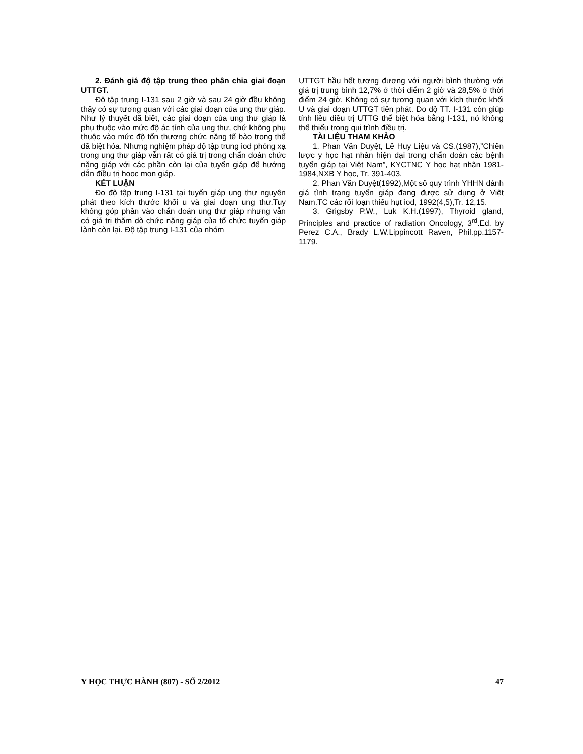2. Đánh giá độ tập trung theo phân chia giai đoạn UTTGT.
Độ tập trung I-131 sau 2 giờ và sau 24 giờ đều không thấy có sự tương quan với các giai đoạn của ung thư giáp. Như lý thuyết đã biết, các giai đoạn của ung thư giáp là phụ thuộc vào mức độ ác tính của ung thư, chứ không phụ thuộc vào mức độ tổn thương chức năng tế bào trong thể đã biệt hóa. Nhưng nghiệm pháp độ tập trung iod phóng xạ trong ung thư giáp vẫn rất có giá trị trong chẩn đoán chức năng giáp với các phần còn lại của tuyến giáp để hướng dẫn điều trị hooc mon giáp.
KẾT LUẬN
Đo độ tập trung I-131 tại tuyến giáp ung thư nguyên phát theo kích thước khối u và giai đoạn ung thư.Tuy không góp phần vào chẩn đoán ung thư giáp nhưng vẫn có giá trị thăm dò chức năng giáp của tổ chức tuyến giáp lành còn lại. Độ tập trung I-131 của nhóm
UTTGT hầu hết tương đương với người bình thường với giá trị trung bình 12,7% ở thời điểm 2 giờ và 28,5% ở thời điểm 24 giờ. Không có sự tương quan với kích thước khối U và giai đoạn UTTGT tiên phát. Đo độ TT. I-131 còn giúp tính liều điều trị UTTG thể biệt hóa bằng I-131, nó không thể thiếu trong qui trình điều trị.
TÀI LIỆU THAM KHẢO
1. Phan Văn Duyệt, Lê Huy Liệu và CS.(1987),”Chiến lược y học hạt nhân hiện đại trong chẩn đoán các bệnh tuyến giáp tại Việt Nam”, KYCTNC Y học hạt nhân 1981-1984,NXB Y học, Tr. 391-403.
2. Phan Văn Duyệt(1992),Một số quy trình YHHN đánh giá tình trạng tuyến giáp đang được sử dụng ở Việt Nam.TC các rối loạn thiếu hụt iod, 1992(4,5),Tr. 12,15.
3. Grigsby P.W., Luk K.H.(1997), Thyroid gland, Principles and practice of radiation Oncology, 3<sup>rd</sup>.Ed. by Perez C.A., Brady L.W.Lippincott Raven, Phil.pp.1157-1179.
Y HỌC THỰC HÀNH (807) - SỐ 2/2012 47